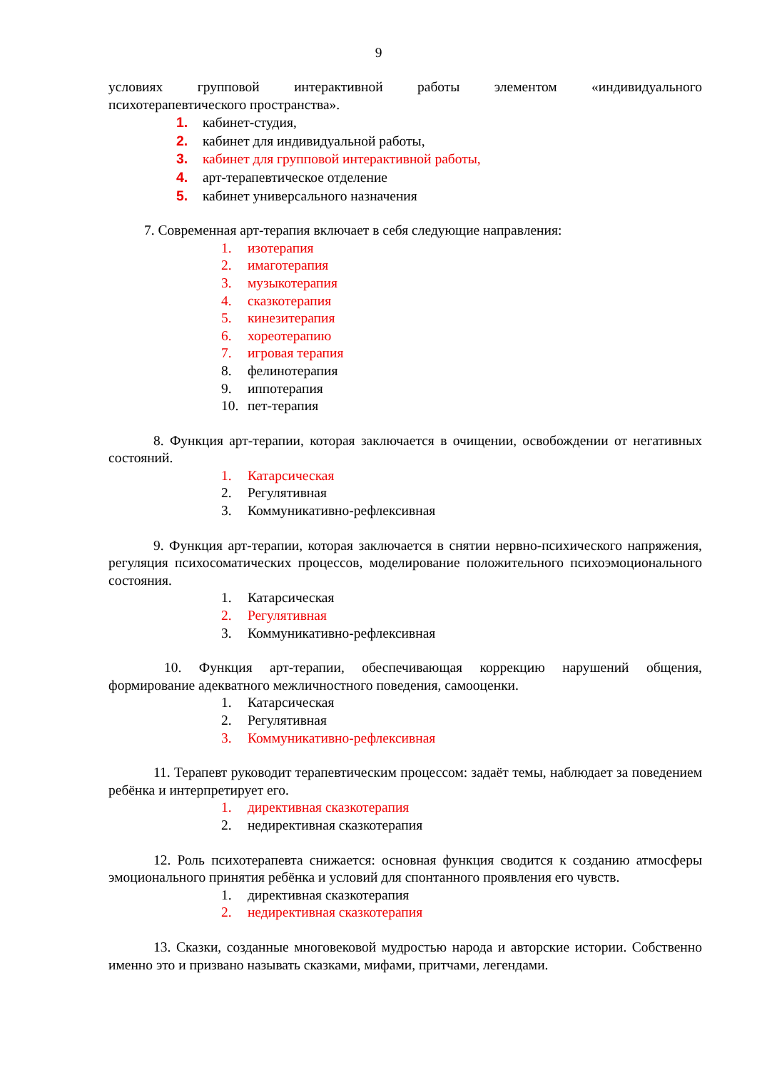9
условиях групповой интерактивной работы элементом «индивидуального
психотерапевтического пространства».
1. кабинет-студия,
2. кабинет для индивидуальной работы,
3. кабинет для групповой интерактивной работы,
4. арт-терапевтическое отделение
5. кабинет универсального назначения
7. Современная арт-терапия включает в себя следующие направления:
1. изотерапия
2. имаготерапия
3. музыкотерапия
4. сказкотерапия
5. кинезитерапия
6. хореотерапию
7. игровая терапия
8. фелинотерапия
9. иппотерапия
10. пет-терапия
8. Функция арт-терапии, которая заключается в очищении, освобождении от негативных состояний.
1. Катарсическая
2. Регулятивная
3. Коммуникативно-рефлексивная
9. Функция арт-терапии, которая заключается в снятии нервно-психического напряжения, регуляция психосоматических процессов, моделирование положительного психоэмоционального состояния.
1. Катарсическая
2. Регулятивная
3. Коммуникативно-рефлексивная
10. Функция арт-терапии, обеспечивающая коррекцию нарушений общения, формирование адекватного межличностного поведения, самооценки.
1. Катарсическая
2. Регулятивная
3. Коммуникативно-рефлексивная
11. Терапевт руководит терапевтическим процессом: задаёт темы, наблюдает за поведением ребёнка и интерпретирует его.
1. директивная сказкотерапия
2. недирективная сказкотерапия
12. Роль психотерапевта снижается: основная функция сводится к созданию атмосферы эмоционального принятия ребёнка и условий для спонтанного проявления его чувств.
1. директивная сказкотерапия
2. недирективная сказкотерапия
13. Сказки, созданные многовековой мудростью народа и авторские истории. Собственно именно это и призвано называть сказками, мифами, притчами, легендами.